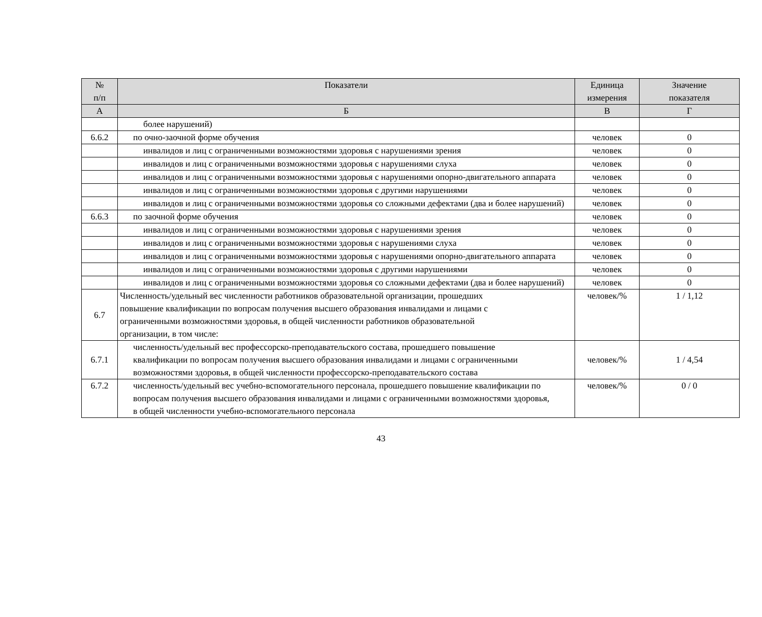| № п/п | Показатели | Единица измерения | Значение показателя |
| --- | --- | --- | --- |
| А | Б | В | Г |
| | более нарушений) | | |
| 6.6.2 | по очно-заочной форме обучения | человек | 0 |
| | инвалидов и лиц с ограниченными возможностями здоровья с нарушениями зрения | человек | 0 |
| | инвалидов и лиц с ограниченными возможностями здоровья с нарушениями слуха | человек | 0 |
| | инвалидов и лиц с ограниченными возможностями здоровья с нарушениями опорно-двигательного аппарата | человек | 0 |
| | инвалидов и лиц с ограниченными возможностями здоровья с другими нарушениями | человек | 0 |
| | инвалидов и лиц с ограниченными возможностями здоровья со сложными дефектами (два и более нарушений) | человек | 0 |
| 6.6.3 | по заочной форме обучения | человек | 0 |
| | инвалидов и лиц с ограниченными возможностями здоровья с нарушениями зрения | человек | 0 |
| | инвалидов и лиц с ограниченными возможностями здоровья с нарушениями слуха | человек | 0 |
| | инвалидов и лиц с ограниченными возможностями здоровья с нарушениями опорно-двигательного аппарата | человек | 0 |
| | инвалидов и лиц с ограниченными возможностями здоровья с другими нарушениями | человек | 0 |
| | инвалидов и лиц с ограниченными возможностями здоровья со сложными дефектами (два и более нарушений) | человек | 0 |
| 6.7 | Численность/удельный вес численности работников образовательной организации, прошедших повышение квалификации по вопросам получения высшего образования инвалидами и лицами с ограниченными возможностями здоровья, в общей численности работников образовательной организации, в том числе: | человек/% | 1 / 1,12 |
| 6.7.1 | численность/удельный вес профессорско-преподавательского состава, прошедшего повышение квалификации по вопросам получения высшего образования инвалидами и лицами с ограниченными возможностями здоровья, в общей численности профессорско-преподавательского состава | человек/% | 1 / 4,54 |
| 6.7.2 | численность/удельный вес учебно-вспомогательного персонала, прошедшего повышение квалификации по вопросам получения высшего образования инвалидами и лицами с ограниченными возможностями здоровья, в общей численности учебно-вспомогательного персонала | человек/% | 0 / 0 |
43